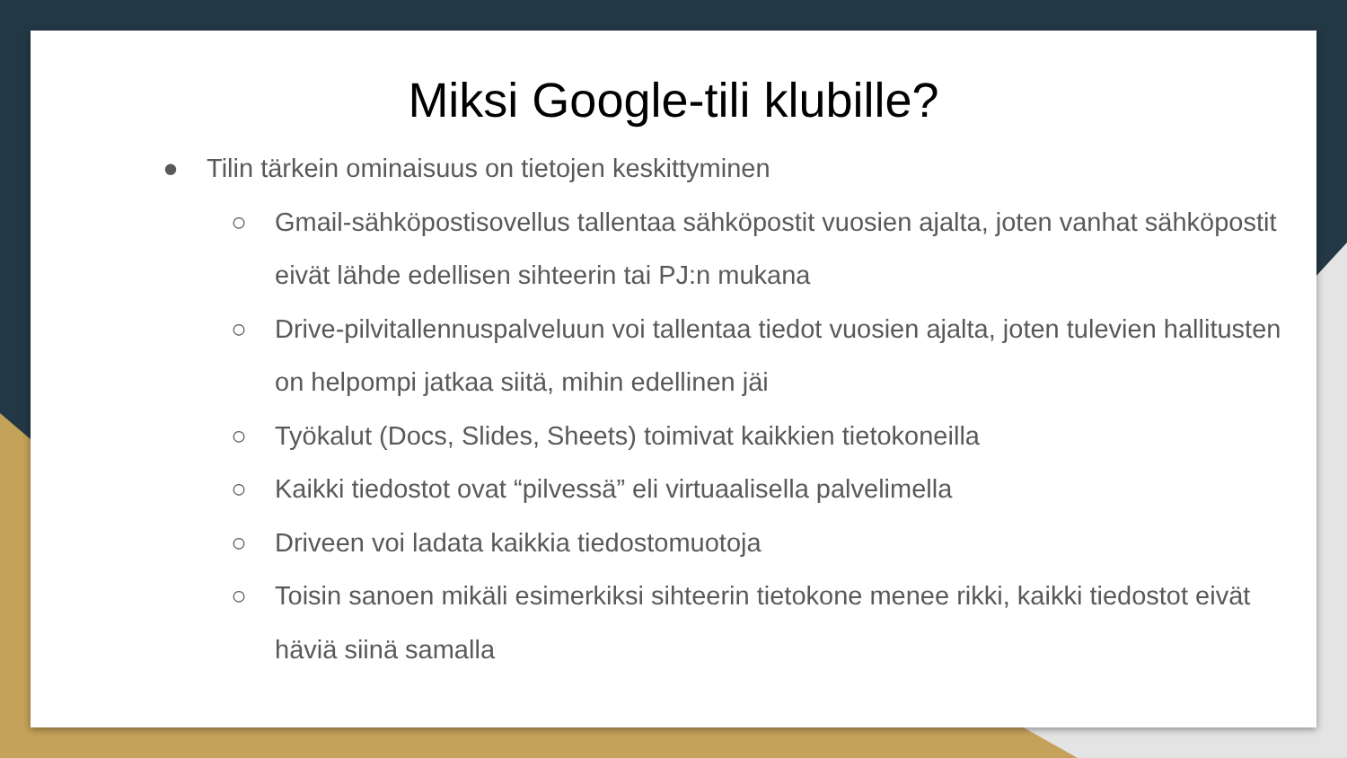Miksi Google-tili klubille?
● Tilin tärkein ominaisuus on tietojen keskittyminen
○ Gmail-sähköpostisovellus tallentaa sähköpostit vuosien ajalta, joten vanhat sähköpostit eivät lähde edellisen sihteerin tai PJ:n mukana
○ Drive-pilvitallennuspalveluun voi tallentaa tiedot vuosien ajalta, joten tulevien hallitusten on helpompi jatkaa siitä, mihin edellinen jäi
○ Työkalut (Docs, Slides, Sheets) toimivat kaikkien tietokoneilla
○ Kaikki tiedostot ovat “pilvessä” eli virtuaalisella palvelimella
○ Driveen voi ladata kaikkia tiedostomuotoja
○ Toisin sanoen mikäli esimerkiksi sihteerin tietokone menee rikki, kaikki tiedostot eivät häviä siinä samalla